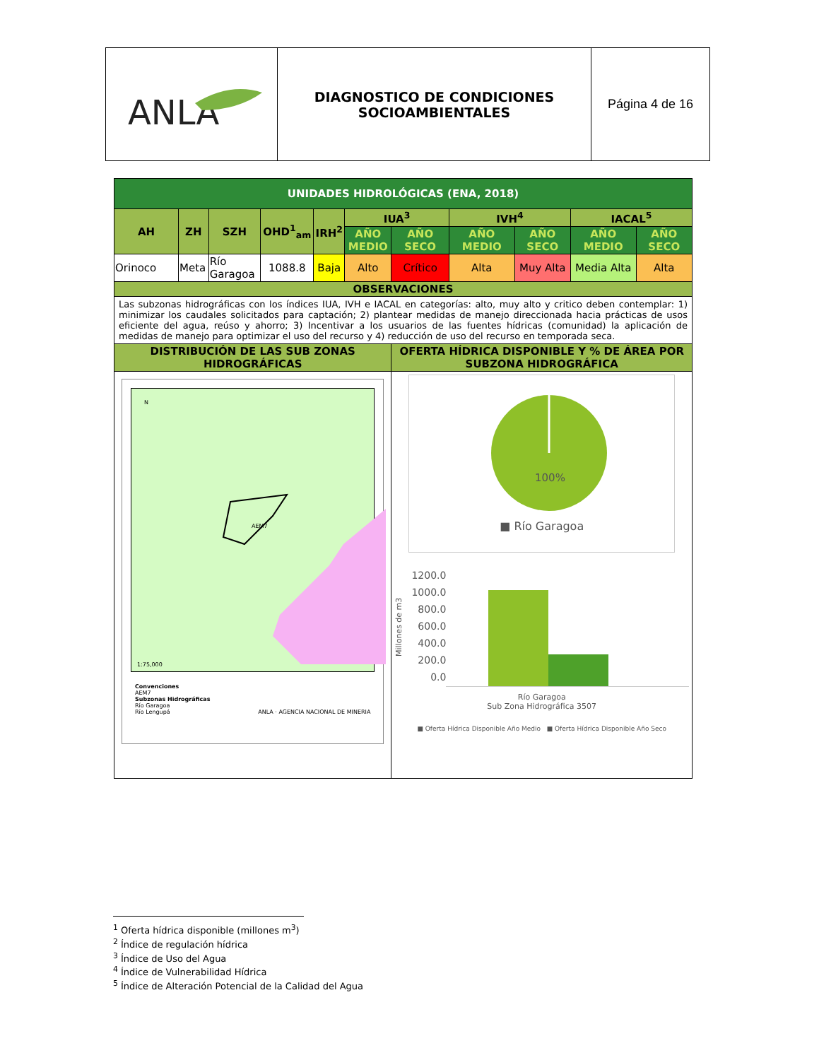| ANLA | DIAGNOSTICO DE CONDICIONES SOCIOAMBIENTALES | Página 4 de 16 |
| UNIDADES HIDROLÓGICAS (ENA, 2018) | | | | | | | | | | |
| AH | ZH | SZH | OHD<sup>1</sup><sub>am</sub> | IRH<sup>2</sup> | IUA<sup>3</sup> | | IVH<sup>4</sup> | | IACAL<sup>5</sup> | |
| | | | | | AÑO MEDIO | AÑO SECO | AÑO MEDIO | AÑO SECO | AÑO MEDIO | AÑO SECO |
| Orinoco | Meta | Río Garagoa | 1088.8 | Baja | Alto | Crítico | Alta | Muy Alta | Media Alta | Alta |
| OBSERVACIONES | | | | | | | | | | |
| Las subzonas hidrográficas con los índices IUA, IVH e IACAL en categorías: alto, muy alto y critico deben contemplar: 1) minimizar los caudales solicitados para captación; 2) plantear medidas de manejo direccionada hacia prácticas de usos eficiente del agua, reúso y ahorro; 3) Incentivar a los usuarios de las fuentes hídricas (comunidad) la aplicación de medidas de manejo para optimizar el uso del recurso y 4) reducción de uso del recurso en temporada seca. | | | | | | | | | | |
| DISTRIBUCIÓN DE LAS SUB ZONAS HIDROGRÁFICAS | | | | | | OFERTA HÍDRICA DISPONIBLE Y % DE ÁREA POR SUBZONA HIDROGRÁFICA | | | | |
| N AEM7 1:75,000 Convenciones AEM7 Subzonas Hidrográficas Río Garagoa Río Lengupá ANLA · AGENCIA NACIONAL DE MINERIA | | | | | | 100% ■ Río Garagoa Millones de m3 1200.0 1000.0 800.0 600.0 400.0 200.0 0.0 Río Garagoa Sub Zona Hidrográfica 3507 ■ Oferta Hídrica Disponible Año Medio ■ Oferta Hídrica Disponible Año Seco | | | | |
<sup>1</sup> Oferta hídrica disponible (millones m<sup>3</sup>)
<sup>2</sup> Índice de regulación hídrica
<sup>3</sup> Índice de Uso del Agua
<sup>4</sup> Índice de Vulnerabilidad Hídrica
<sup>5</sup> Índice de Alteración Potencial de la Calidad del Agua